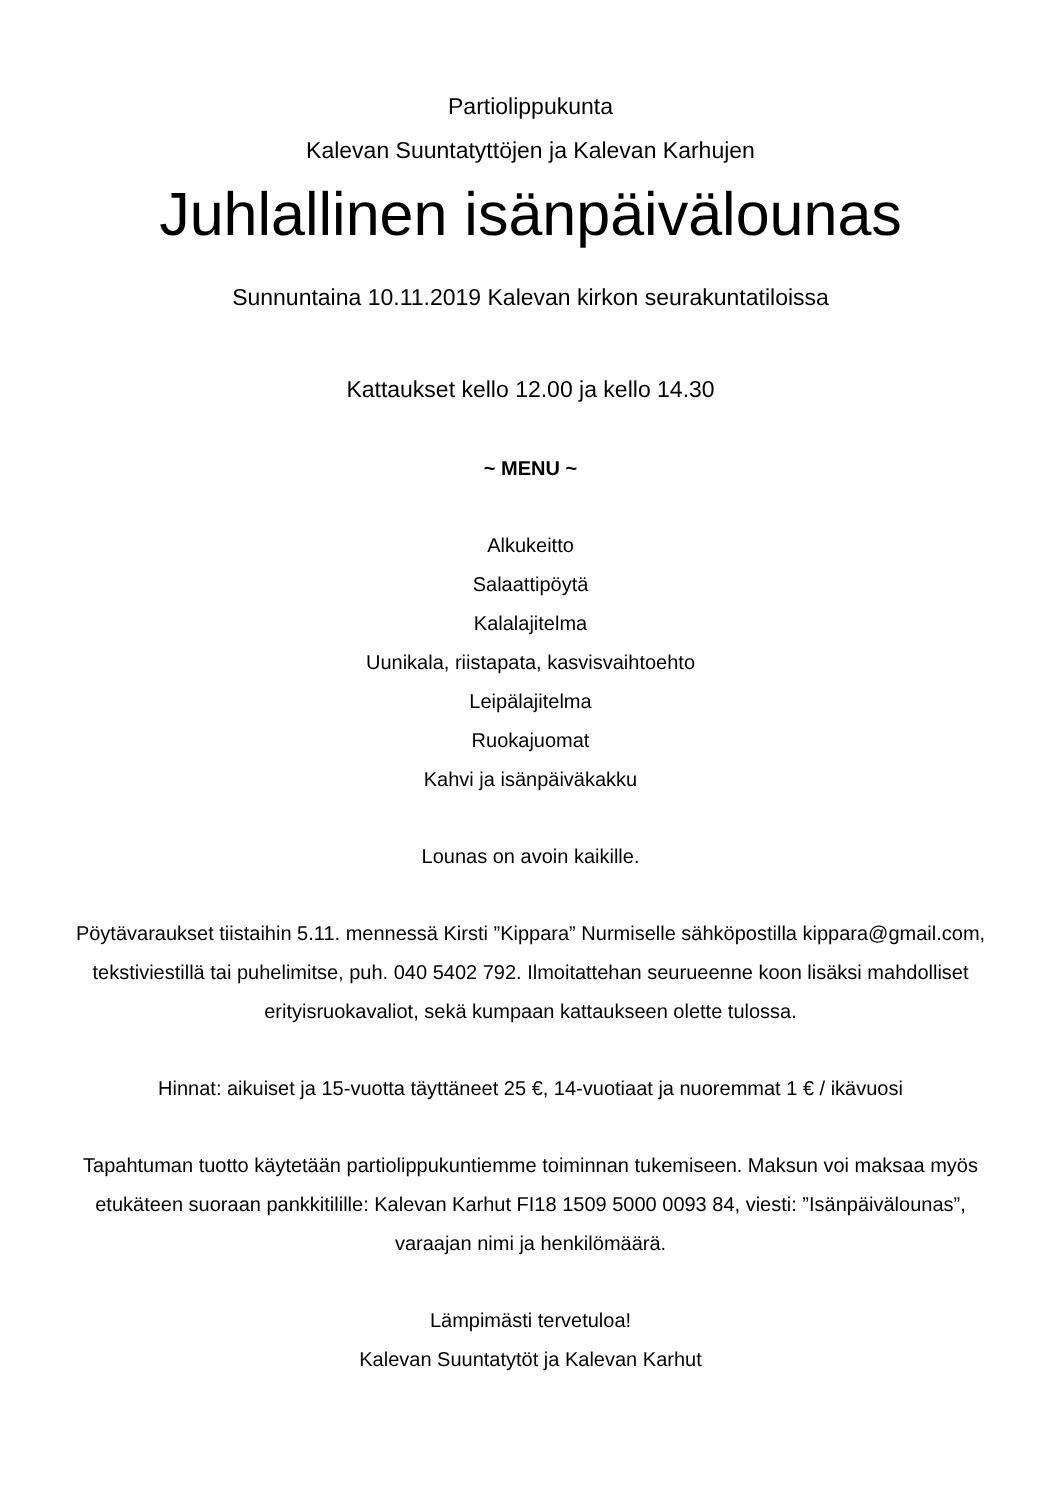Partiolippukunta
Kalevan Suuntatyttöjen ja Kalevan Karhujen
Juhlallinen isänpäivälounas
Sunnuntaina 10.11.2019 Kalevan kirkon seurakuntatiloissa
Kattaukset kello 12.00 ja kello 14.30
~ MENU ~
Alkukeitto
Salaattipöytä
Kalalajitelma
Uunikala, riistapata, kasvisvaihtoehto
Leipälajitelma
Ruokajuomat
Kahvi ja isänpäiväkakku
Lounas on avoin kaikille.
Pöytävaraukset tiistaihin 5.11. mennessä Kirsti ”Kippara” Nurmiselle sähköpostilla kippara@gmail.com, tekstiviestillä tai puhelimitse, puh. 040 5402 792. Ilmoitattehan seurueenne koon lisäksi mahdolliset erityisruokavaliot, sekä kumpaan kattaukseen olette tulossa.
Hinnat: aikuiset ja 15-vuotta täyttäneet 25 €, 14-vuotiaat ja nuoremmat 1 € / ikävuosi
Tapahtuman tuotto käytetään partiolippukuntiemme toiminnan tukemiseen. Maksun voi maksaa myös etukäteen suoraan pankkitilille: Kalevan Karhut FI18 1509 5000 0093 84, viesti: ”Isänpäivälounas”, varaajan nimi ja henkilömäärä.
Lämpimästi tervetuloa!
Kalevan Suuntatytöt ja Kalevan Karhut